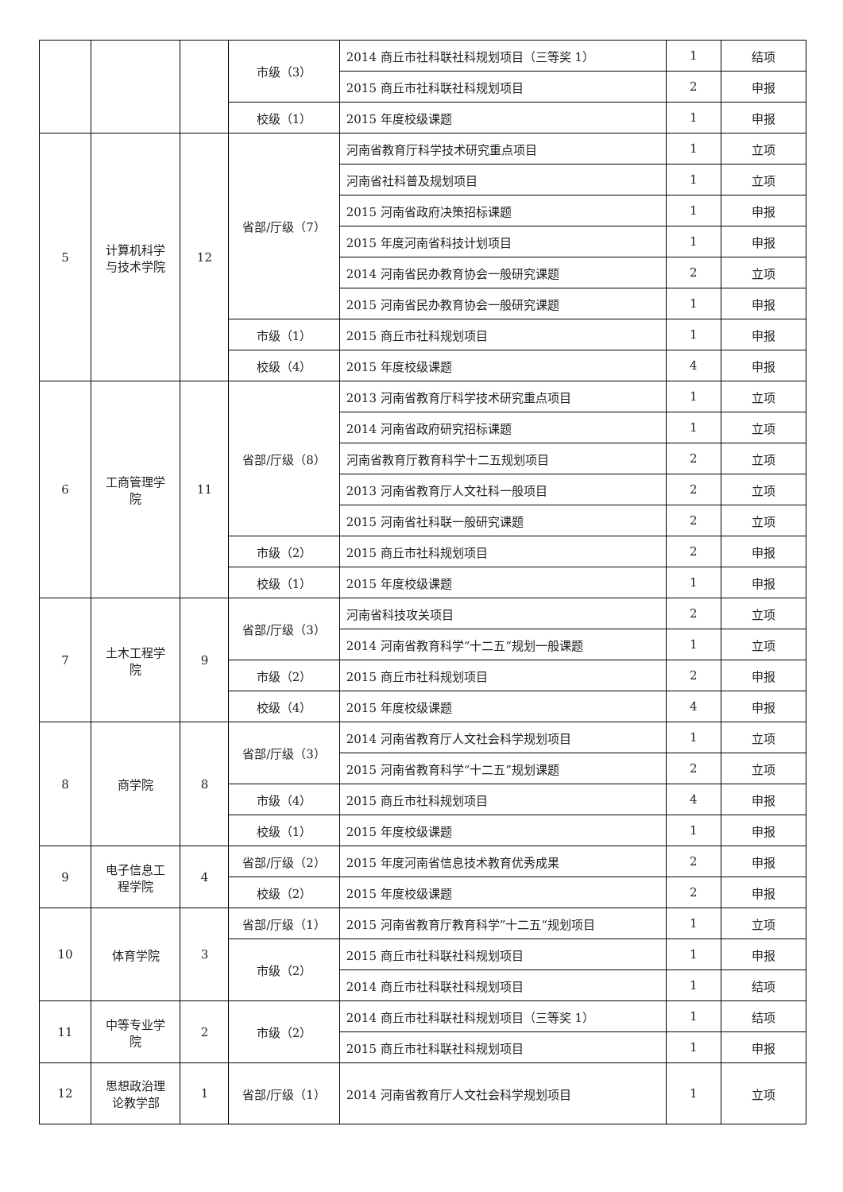| | | | 市级（3） | 2014 商丘市社科联社科规划项目（三等奖 1） | 1 | 结项 |
| | | | | 2015 商丘市社科联社科规划项目 | 2 | 申报 |
| | | | 校级（1） | 2015 年度校级课题 | 1 | 申报 |
| 5 | 计算机科学 与技术学院 | 12 | 省部/厅级（7） | 河南省教育厅科学技术研究重点项目 | 1 | 立项 |
| | | | | 河南省社科普及规划项目 | 1 | 立项 |
| | | | | 2015 河南省政府决策招标课题 | 1 | 申报 |
| | | | | 2015 年度河南省科技计划项目 | 1 | 申报 |
| | | | | 2014 河南省民办教育协会一般研究课题 | 2 | 立项 |
| | | | | 2015 河南省民办教育协会一般研究课题 | 1 | 申报 |
| | | | 市级（1） | 2015 商丘市社科规划项目 | 1 | 申报 |
| | | | 校级（4） | 2015 年度校级课题 | 4 | 申报 |
| 6 | 工商管理学 院 | 11 | 省部/厅级（8） | 2013 河南省教育厅科学技术研究重点项目 | 1 | 立项 |
| | | | | 2014 河南省政府研究招标课题 | 1 | 立项 |
| | | | | 河南省教育厅教育科学十二五规划项目 | 2 | 立项 |
| | | | | 2013 河南省教育厅人文社科一般项目 | 2 | 立项 |
| | | | | 2015 河南省社科联一般研究课题 | 2 | 立项 |
| | | | 市级（2） | 2015 商丘市社科规划项目 | 2 | 申报 |
| | | | 校级（1） | 2015 年度校级课题 | 1 | 申报 |
| 7 | 土木工程学 院 | 9 | 省部/厅级（3） | 河南省科技攻关项目 | 2 | 立项 |
| | | | | 2014 河南省教育科学“十二五“规划一般课题 | 1 | 立项 |
| | | | 市级（2） | 2015 商丘市社科规划项目 | 2 | 申报 |
| | | | 校级（4） | 2015 年度校级课题 | 4 | 申报 |
| 8 | 商学院 | 8 | 省部/厅级（3） | 2014 河南省教育厅人文社会科学规划项目 | 1 | 立项 |
| | | | | 2015 河南省教育科学“十二五”规划课题 | 2 | 立项 |
| | | | 市级（4） | 2015 商丘市社科规划项目 | 4 | 申报 |
| | | | 校级（1） | 2015 年度校级课题 | 1 | 申报 |
| 9 | 电子信息工 程学院 | 4 | 省部/厅级（2） | 2015 年度河南省信息技术教育优秀成果 | 2 | 申报 |
| | | | 校级（2） | 2015 年度校级课题 | 2 | 申报 |
| 10 | 体育学院 | 3 | 省部/厅级（1） | 2015 河南省教育厅教育科学”十二五“规划项目 | 1 | 立项 |
| | | | 市级（2） | 2015 商丘市社科联社科规划项目 | 1 | 申报 |
| | | | | 2014 商丘市社科联社科规划项目 | 1 | 结项 |
| 11 | 中等专业学 院 | 2 | 市级（2） | 2014 商丘市社科联社科规划项目（三等奖 1） | 1 | 结项 |
| | | | | 2015 商丘市社科联社科规划项目 | 1 | 申报 |
| 12 | 思想政治理 论教学部 | 1 | 省部/厅级（1） | 2014 河南省教育厅人文社会科学规划项目 | 1 | 立项 |